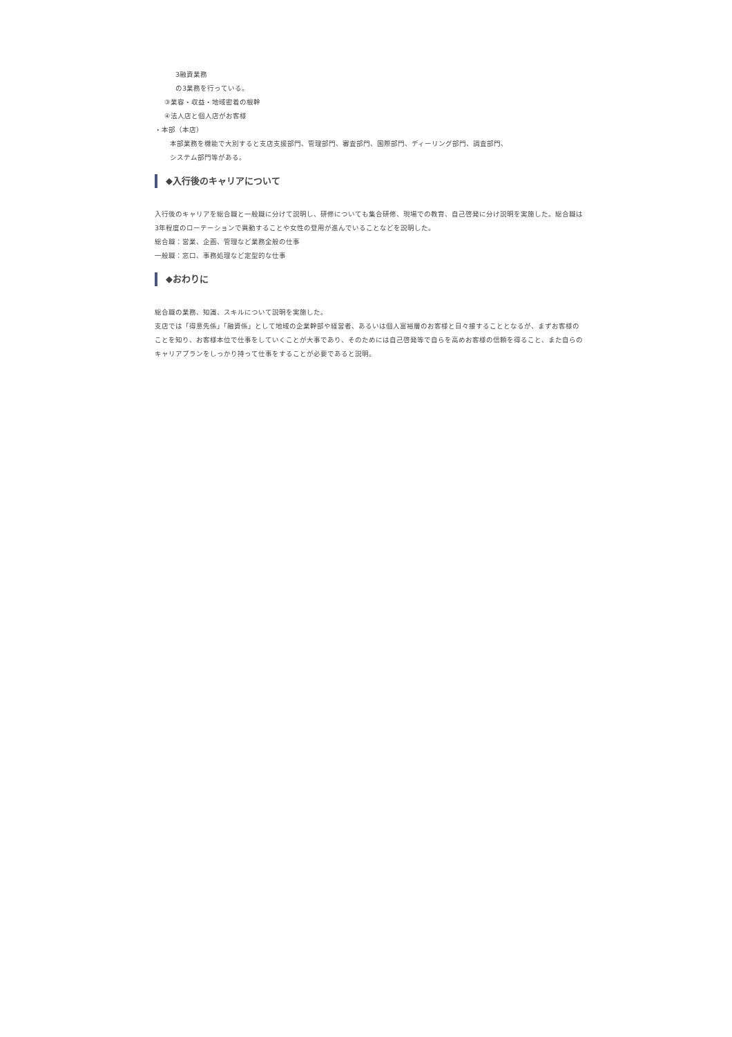3融資業務
の3業務を行っている。
③業容・収益・地域密着の根幹
④法人店と個人店がお客様
・本部（本店）
本部業務を機能で大別すると支店支援部門、管理部門、審査部門、国際部門、ディーリング部門、調査部門、
システム部門等がある。
◆入行後のキャリアについて
入行後のキャリアを総合職と一般職に分けて説明し、研修についても集合研修、現場での教育、自己啓発に分け説明を実施した。総合職は3年程度のローテーションで異動することや女性の登用が進んでいることなどを説明した。
総合職：営業、企画、管理など業務全般の仕事
一般職：窓口、事務処理など定型的な仕事
◆おわりに
総合職の業務、知識、スキルについて説明を実施した。
支店では「得意先係」「融資係」として地域の企業幹部や経営者、あるいは個人富裕層のお客様と日々接することとなるが、まずお客様のことを知り、お客様本位で仕事をしていくことが大事であり、そのためには自己啓発等で自らを高めお客様の信頼を得ること、また自らのキャリアプランをしっかり持って仕事をすることが必要であると説明。